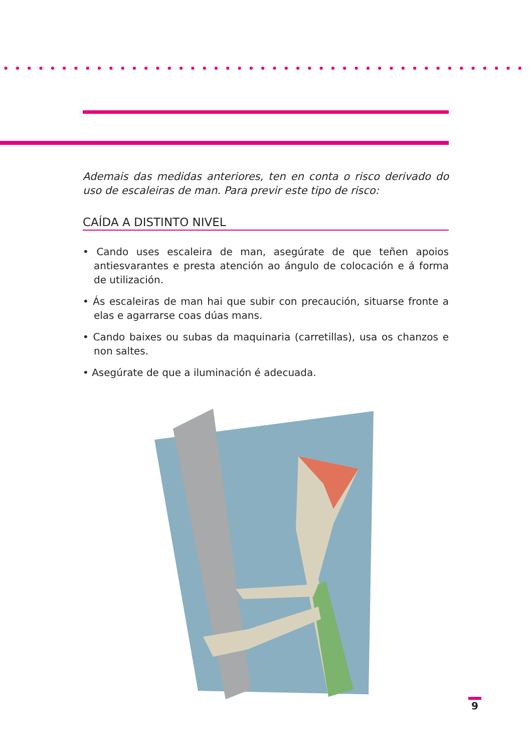Ademais das medidas anteriores, ten en conta o risco derivado do uso de escaleiras de man. Para previr este tipo de risco:
CAÍDA A DISTINTO NIVEL
• Cando uses escaleira de man, asegúrate de que teñen apoios antiesvarantes e presta atención ao ángulo de colocación e á forma de utilización.
• Ás escaleiras de man hai que subir con precaución, situarse fronte a elas e agarrarse coas dúas mans.
• Cando baixes ou subas da maquinaria (carretillas), usa os chanzos e non saltes.
• Asegúrate de que a iluminación é adecuada.
9